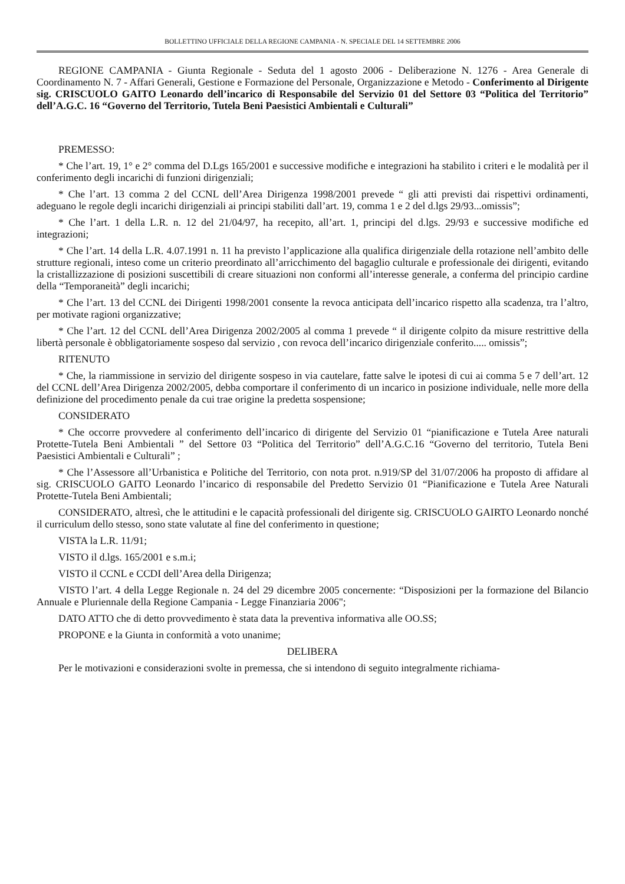BOLLETTINO UFFICIALE DELLA REGIONE CAMPANIA - N. SPECIALE DEL 14 SETTEMBRE 2006
REGIONE CAMPANIA - Giunta Regionale - Seduta del 1 agosto 2006 - Deliberazione N. 1276 - Area Generale di Coordinamento N. 7 - Affari Generali, Gestione e Formazione del Personale, Organizzazione e Metodo - Conferimento al Dirigente sig. CRISCUOLO GAITO Leonardo dell’incarico di Responsabile del Servizio 01 del Settore 03 “Politica del Territorio” dell’A.G.C. 16 “Governo del Territorio, Tutela Beni Paesistici Ambientali e Culturali”
PREMESSO:
* Che l’art. 19, 1° e 2° comma del D.Lgs 165/2001 e successive modifiche e integrazioni ha stabilito i criteri e le modalità per il conferimento degli incarichi di funzioni dirigenziali;
* Che l’art. 13 comma 2 del CCNL dell’Area Dirigenza 1998/2001 prevede “ gli atti previsti dai rispettivi ordinamenti, adeguano le regole degli incarichi dirigenziali ai principi stabiliti dall’art. 19, comma 1 e 2 del d.lgs 29/93...omissis”;
* Che l’art. 1 della L.R. n. 12 del 21/04/97, ha recepito, all’art. 1, principi del d.lgs. 29/93 e successive modifiche ed integrazioni;
* Che l’art. 14 della L.R. 4.07.1991 n. 11 ha previsto l’applicazione alla qualifica dirigenziale della rotazione nell’ambito delle strutture regionali, inteso come un criterio preordinato all’arricchimento del bagaglio culturale e professionale dei dirigenti, evitando la cristallizzazione di posizioni suscettibili di creare situazioni non conformi all’interesse generale, a conferma del principio cardine della “Temporaneità” degli incarichi;
* Che l’art. 13 del CCNL dei Dirigenti 1998/2001 consente la revoca anticipata dell’incarico rispetto alla scadenza, tra l’altro, per motivate ragioni organizzative;
* Che l’art. 12 del CCNL dell’Area Dirigenza 2002/2005 al comma 1 prevede “ il dirigente colpito da misure restrittive della libertà personale è obbligatoriamente sospeso dal servizio , con revoca dell’incarico dirigenziale conferito..... omissis”;
RITENUTO
* Che, la riammissione in servizio del dirigente sospeso in via cautelare, fatte salve le ipotesi di cui ai comma 5 e 7 dell’art. 12 del CCNL dell’Area Dirigenza 2002/2005, debba comportare il conferimento di un incarico in posizione individuale, nelle more della definizione del procedimento penale da cui trae origine la predetta sospensione;
CONSIDERATO
* Che occorre provvedere al conferimento dell’incarico di dirigente del Servizio 01 “pianificazione e Tutela Aree naturali Protette-Tutela Beni Ambientali ” del Settore 03 “Politica del Territorio” dell’A.G.C.16 “Governo del territorio, Tutela Beni Paesistici Ambientali e Culturali” ;
* Che l’Assessore all’Urbanistica e Politiche del Territorio, con nota prot. n.919/SP del 31/07/2006 ha proposto di affidare al sig. CRISCUOLO GAITO Leonardo l’incarico di responsabile del Predetto Servizio 01 “Pianificazione e Tutela Aree Naturali Protette-Tutela Beni Ambientali;
CONSIDERATO, altresì, che le attitudini e le capacità professionali del dirigente sig. CRISCUOLO GAIRTO Leonardo nonché il curriculum dello stesso, sono state valutate al fine del conferimento in questione;
VISTA la L.R. 11/91;
VISTO il d.lgs. 165/2001 e s.m.i;
VISTO il CCNL e CCDI dell’Area della Dirigenza;
VISTO l’art. 4 della Legge Regionale n. 24 del 29 dicembre 2005 concernente: “Disposizioni per la formazione del Bilancio Annuale e Pluriennale della Regione Campania - Legge Finanziaria 2006";
DATO ATTO che di detto provvedimento è stata data la preventiva informativa alle OO.SS;
PROPONE e la Giunta in conformità a voto unanime;
DELIBERA
Per le motivazioni e considerazioni svolte in premessa, che si intendono di seguito integralmente richiama-